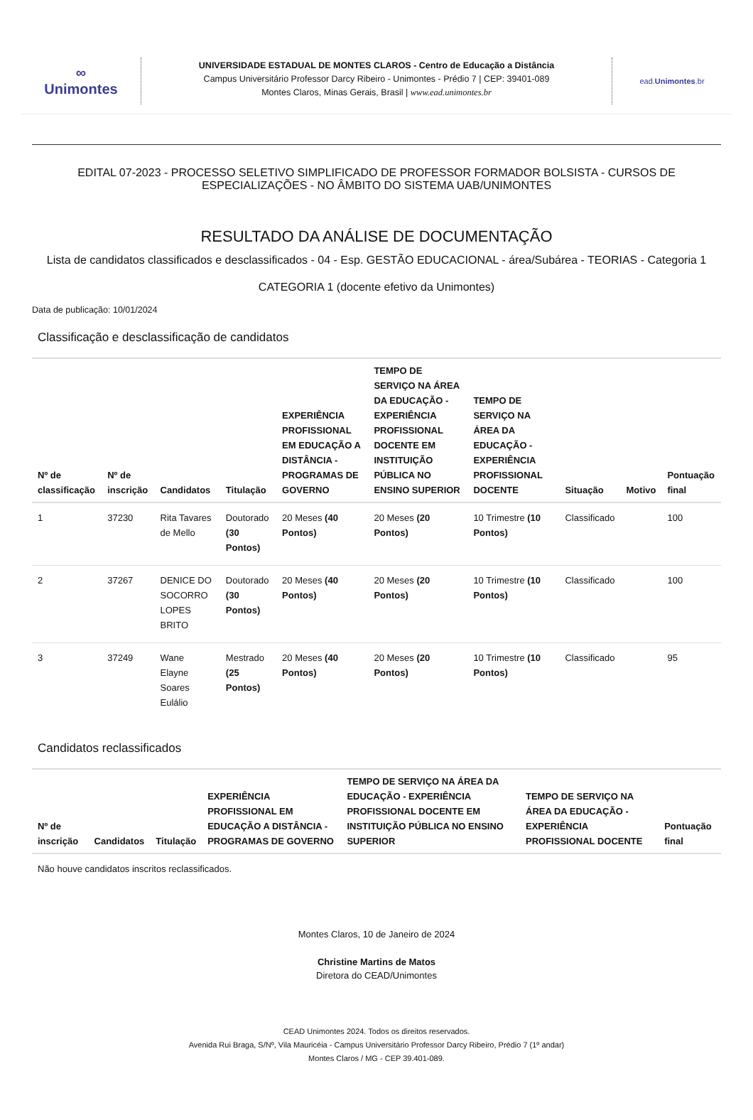∞
Unimontes
UNIVERSIDADE ESTADUAL DE MONTES CLAROS - Centro de Educação a Distância
Campus Universitário Professor Darcy Ribeiro - Unimontes - Prédio 7 | CEP: 39401-089
Montes Claros, Minas Gerais, Brasil | www.ead.unimontes.br
ead.Unimontes.br
EDITAL 07-2023 - PROCESSO SELETIVO SIMPLIFICADO DE PROFESSOR FORMADOR BOLSISTA - CURSOS DE ESPECIALIZAÇÕES - NO ÂMBITO DO SISTEMA UAB/UNIMONTES
RESULTADO DA ANÁLISE DE DOCUMENTAÇÃO
Lista de candidatos classificados e desclassificados - 04 - Esp. GESTÃO EDUCACIONAL - área/Subárea - TEORIAS - Categoria 1
CATEGORIA 1 (docente efetivo da Unimontes)
Data de publicação: 10/01/2024
Classificação e desclassificação de candidatos
| Nº de classificação | Nº de inscrição | Candidatos | Titulação | EXPERIÊNCIA PROFISSIONAL EM EDUCAÇÃO A DISTÂNCIA - PROGRAMAS DE GOVERNO | TEMPO DE SERVIÇO NA ÁREA DA EDUCAÇÃO - EXPERIÊNCIA PROFISSIONAL DOCENTE EM INSTITUIÇÃO PÚBLICA NO ENSINO SUPERIOR | TEMPO DE SERVIÇO NA ÁREA DA EDUCAÇÃO - EXPERIÊNCIA PROFISSIONAL DOCENTE | Situação | Motivo | Pontuação final |
| --- | --- | --- | --- | --- | --- | --- | --- | --- | --- |
| 1 | 37230 | Rita Tavares de Mello | Doutorado (30 Pontos) | 20 Meses (40 Pontos) | 20 Meses (20 Pontos) | 10 Trimestre (10 Pontos) | Classificado | | 100 |
| 2 | 37267 | DENICE DO SOCORRO LOPES BRITO | Doutorado (30 Pontos) | 20 Meses (40 Pontos) | 20 Meses (20 Pontos) | 10 Trimestre (10 Pontos) | Classificado | | 100 |
| 3 | 37249 | Wane Elayne Soares Eulálio | Mestrado (25 Pontos) | 20 Meses (40 Pontos) | 20 Meses (20 Pontos) | 10 Trimestre (10 Pontos) | Classificado | | 95 |
Candidatos reclassificados
| Nº de inscrição | Candidatos | Titulação | EXPERIÊNCIA PROFISSIONAL EM EDUCAÇÃO A DISTÂNCIA - PROGRAMAS DE GOVERNO | TEMPO DE SERVIÇO NA ÁREA DA EDUCAÇÃO - EXPERIÊNCIA PROFISSIONAL DOCENTE EM INSTITUIÇÃO PÚBLICA NO ENSINO SUPERIOR | TEMPO DE SERVIÇO NA ÁREA DA EDUCAÇÃO - EXPERIÊNCIA PROFISSIONAL DOCENTE | Pontuação final |
| --- | --- | --- | --- | --- | --- | --- |
| Não houve candidatos inscritos reclassificados. | | | | | | |
Montes Claros, 10 de Janeiro de 2024
Christine Martins de Matos
Diretora do CEAD/Unimontes
CEAD Unimontes 2024. Todos os direitos reservados.
Avenida Rui Braga, S/Nº, Vila Mauricéia - Campus Universitário Professor Darcy Ribeiro, Prédio 7 (1º andar)
Montes Claros / MG - CEP 39.401-089.